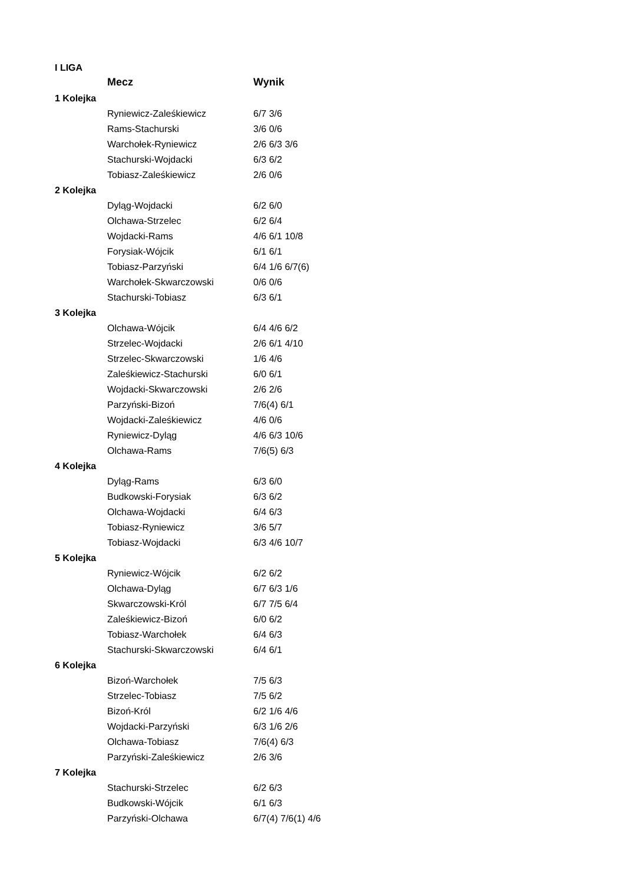| I LIGA | | |
| | Mecz | Wynik |
| 1 Kolejka | | |
| | Ryniewicz-Zaleśkiewicz | 6/7 3/6 |
| | Rams-Stachurski | 3/6 0/6 |
| | Warchołek-Ryniewicz | 2/6 6/3 3/6 |
| | Stachurski-Wojdacki | 6/3 6/2 |
| | Tobiasz-Zaleśkiewicz | 2/6 0/6 |
| 2 Kolejka | | |
| | Dyląg-Wojdacki | 6/2 6/0 |
| | Olchawa-Strzelec | 6/2 6/4 |
| | Wojdacki-Rams | 4/6 6/1 10/8 |
| | Forysiak-Wójcik | 6/1 6/1 |
| | Tobiasz-Parzyński | 6/4 1/6 6/7(6) |
| | Warchołek-Skwarczowski | 0/6 0/6 |
| | Stachurski-Tobiasz | 6/3 6/1 |
| 3 Kolejka | | |
| | Olchawa-Wójcik | 6/4 4/6 6/2 |
| | Strzelec-Wojdacki | 2/6 6/1 4/10 |
| | Strzelec-Skwarczowski | 1/6 4/6 |
| | Zaleśkiewicz-Stachurski | 6/0 6/1 |
| | Wojdacki-Skwarczowski | 2/6 2/6 |
| | Parzyński-Bizoń | 7/6(4) 6/1 |
| | Wojdacki-Zaleśkiewicz | 4/6 0/6 |
| | Ryniewicz-Dyląg | 4/6 6/3 10/6 |
| | Olchawa-Rams | 7/6(5) 6/3 |
| 4 Kolejka | | |
| | Dyląg-Rams | 6/3 6/0 |
| | Budkowski-Forysiak | 6/3 6/2 |
| | Olchawa-Wojdacki | 6/4 6/3 |
| | Tobiasz-Ryniewicz | 3/6 5/7 |
| | Tobiasz-Wojdacki | 6/3 4/6 10/7 |
| 5 Kolejka | | |
| | Ryniewicz-Wójcik | 6/2 6/2 |
| | Olchawa-Dyląg | 6/7 6/3 1/6 |
| | Skwarczowski-Król | 6/7 7/5 6/4 |
| | Zaleśkiewicz-Bizoń | 6/0 6/2 |
| | Tobiasz-Warchołek | 6/4 6/3 |
| | Stachurski-Skwarczowski | 6/4 6/1 |
| 6 Kolejka | | |
| | Bizoń-Warchołek | 7/5 6/3 |
| | Strzelec-Tobiasz | 7/5 6/2 |
| | Bizoń-Król | 6/2 1/6 4/6 |
| | Wojdacki-Parzyński | 6/3 1/6 2/6 |
| | Olchawa-Tobiasz | 7/6(4) 6/3 |
| | Parzyński-Zaleśkiewicz | 2/6 3/6 |
| 7 Kolejka | | |
| | Stachurski-Strzelec | 6/2 6/3 |
| | Budkowski-Wójcik | 6/1 6/3 |
| | Parzyński-Olchawa | 6/7(4) 7/6(1) 4/6 |